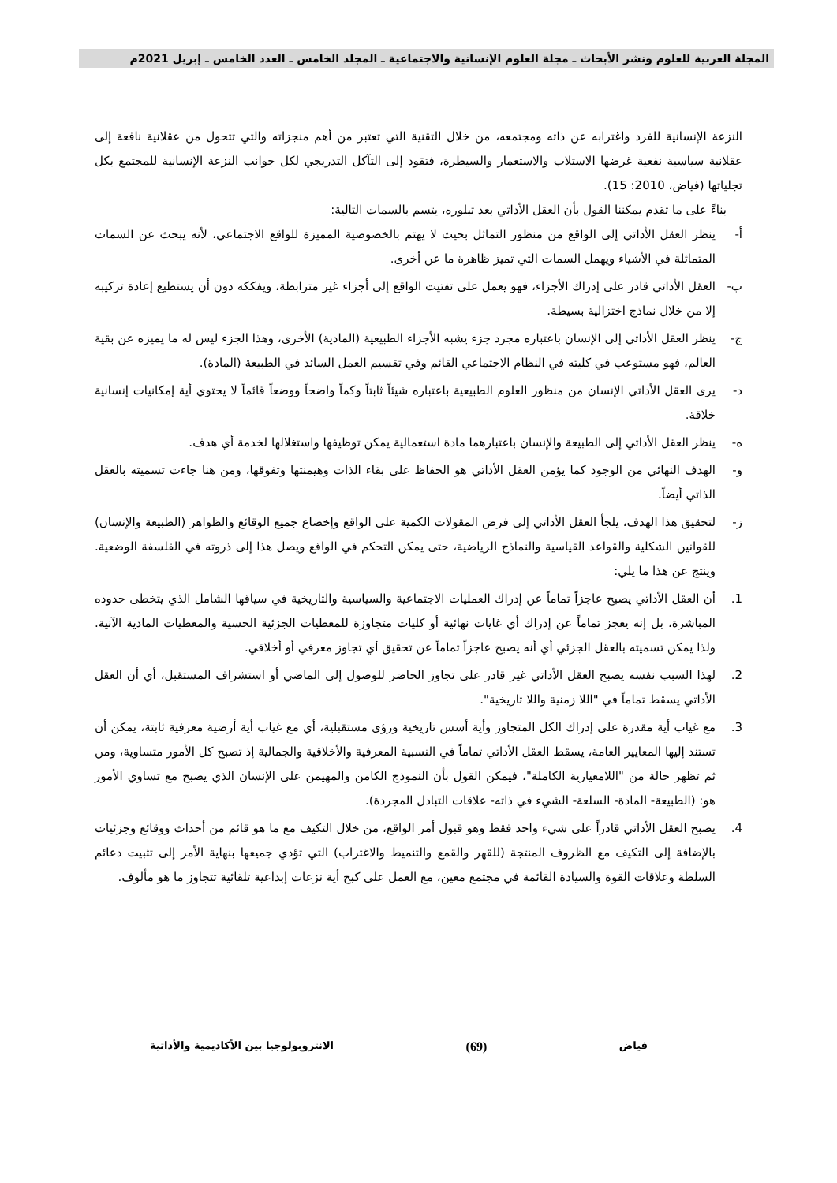المجلة العربية للعلوم ونشر الأبحاث ـ مجلة العلوم الإنسانية والاجتماعية ـ المجلد الخامس ـ العدد الخامس ـ إبريل 2021م
النزعة الإنسانية للفرد واغترابه عن ذاته ومجتمعه، من خلال التقنية التي تعتبر من أهم منجزاته والتي تتحول من عقلانية نافعة إلى عقلانية سياسية نفعية غرضها الاستلاب والاستعمار والسيطرة، فتقود إلى التآكل التدريجي لكل جوانب النزعة الإنسانية للمجتمع بكل تجلياتها (فياض، 2010: 15).
بناءً على ما تقدم يمكننا القول بأن العقل الأداتي بعد تبلوره، يتسم بالسمات التالية:
أ- ينظر العقل الأداتي إلى الواقع من منظور التماثل بحيث لا يهتم بالخصوصية المميزة للواقع الاجتماعي، لأنه يبحث عن السمات المتماثلة في الأشياء ويهمل السمات التي تميز ظاهرة ما عن أخرى.
ب- العقل الأداتي قادر على إدراك الأجزاء، فهو يعمل على تفتيت الواقع إلى أجزاء غير مترابطة، ويفككه دون أن يستطيع إعادة تركيبه إلا من خلال نماذج اختزالية بسيطة.
ج- ينظر العقل الأداتي إلى الإنسان باعتباره مجرد جزء يشبه الأجزاء الطبيعية (المادية) الأخرى، وهذا الجزء ليس له ما يميزه عن بقية العالم، فهو مستوعب في كليته في النظام الاجتماعي القائم وفي تقسيم العمل السائد في الطبيعة (المادة).
د- يرى العقل الأداتي الإنسان من منظور العلوم الطبيعية باعتباره شيئاً ثابتاً وكماً واضحاً ووضعاً قائماً لا يحتوي أية إمكانيات إنسانية خلاقة.
ه- ينظر العقل الأداتي إلى الطبيعة والإنسان باعتبارهما مادة استعمالية يمكن توظيفها واستغلالها لخدمة أي هدف.
و- الهدف النهائي من الوجود كما يؤمن العقل الأداتي هو الحفاظ على بقاء الذات وهيمنتها وتفوقها، ومن هنا جاءت تسميته بالعقل الذاتي أيضاً.
ز- لتحقيق هذا الهدف، يلجأ العقل الأداتي إلى فرض المقولات الكمية على الواقع وإخضاع جميع الوقائع والظواهر (الطبيعة والإنسان) للقوانين الشكلية والقواعد القياسية والنماذج الرياضية، حتى يمكن التحكم في الواقع ويصل هذا إلى ذروته في الفلسفة الوضعية. وينتج عن هذا ما يلي:
1. أن العقل الأداتي يصبح عاجزاً تماماً عن إدراك العمليات الاجتماعية والسياسية والتاريخية في سياقها الشامل الذي يتخطى حدوده المباشرة، بل إنه يعجز تماماً عن إدراك أي غايات نهائية أو كليات متجاوزة للمعطيات الجزئية الحسية والمعطيات المادية الآنية. ولذا يمكن تسميته بالعقل الجزئي أي أنه يصبح عاجزاً تماماً عن تحقيق أي تجاوز معرفي أو أخلاقي.
2. لهذا السبب نفسه يصبح العقل الأداتي غير قادر على تجاوز الحاضر للوصول إلى الماضي أو استشراف المستقبل، أي أن العقل الأداتي يسقط تماماً في "اللا زمنية واللا تاريخية".
3. مع غياب أية مقدرة على إدراك الكل المتجاوز وأية أسس تاريخية ورؤى مستقبلية، أي مع غياب أية أرضية معرفية ثابتة، يمكن أن تستند إليها المعايير العامة، يسقط العقل الأداتي تماماً في النسبية المعرفية والأخلاقية والجمالية إذ تصبح كل الأمور متساوية، ومن ثم تظهر حالة من "اللامعيارية الكاملة"، فيمكن القول بأن النموذج الكامن والمهيمن على الإنسان الذي يصبح مع تساوي الأمور هو: (الطبيعة- المادة- السلعة- الشيء في ذاته- علاقات التبادل المجردة).
4. يصبح العقل الأداتي قادراً على شيء واحد فقط وهو قبول أمر الواقع، من خلال التكيف مع ما هو قائم من أحداث ووقائع وجزئيات بالإضافة إلى التكيف مع الظروف المنتجة (للقهر والقمع والتنميط والاغتراب) التي تؤدي جميعها بنهاية الأمر إلى تثبيت دعائم السلطة وعلاقات القوة والسيادة القائمة في مجتمع معين، مع العمل على كبح أية نزعات إبداعية تلقائية تتجاوز ما هو مألوف.
فياض (69) الانثروبولوجيا بين الأكاديمية والأداتية